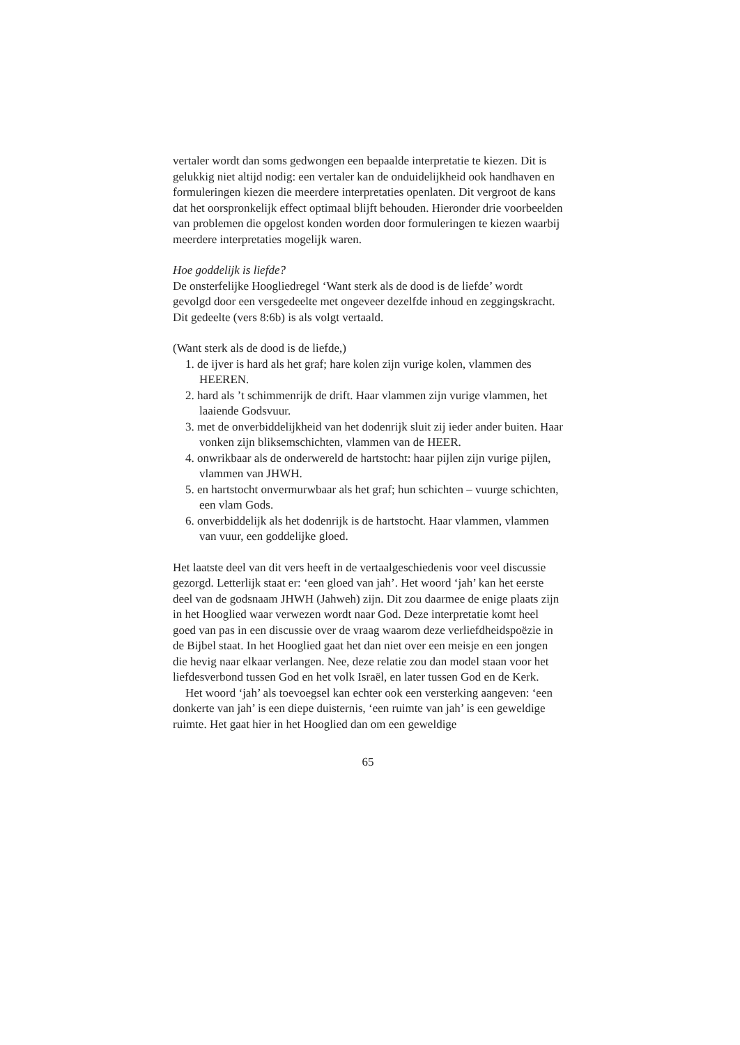vertaler wordt dan soms gedwongen een bepaalde interpretatie te kiezen. Dit is gelukkig niet altijd nodig: een vertaler kan de onduidelijkheid ook handhaven en formuleringen kiezen die meerdere interpretaties openlaten. Dit vergroot de kans dat het oorspronkelijk effect optimaal blijft behouden. Hieronder drie voorbeelden van problemen die opgelost konden worden door formuleringen te kiezen waarbij meerdere interpretaties mogelijk waren.
Hoe goddelijk is liefde?
De onsterfelijke Hoogliedregel ‘Want sterk als de dood is de liefde’ wordt gevolgd door een versgedeelte met ongeveer dezelfde inhoud en zeggingskracht. Dit gedeelte (vers 8:6b) is als volgt vertaald.
(Want sterk als de dood is de liefde,)
1. de ijver is hard als het graf; hare kolen zijn vurige kolen, vlammen des HEEREN.
2. hard als ’t schimmenrijk de drift. Haar vlammen zijn vurige vlammen, het laaiende Godsvuur.
3. met de onverbiddelijkheid van het dodenrijk sluit zij ieder ander buiten. Haar vonken zijn bliksemschichten, vlammen van de HEER.
4. onwrikbaar als de onderwereld de hartstocht: haar pijlen zijn vurige pijlen, vlammen van JHWH.
5. en hartstocht onvermurwbaar als het graf; hun schichten – vuurge schichten, een vlam Gods.
6. onverbiddelijk als het dodenrijk is de hartstocht. Haar vlammen, vlammen van vuur, een goddelijke gloed.
Het laatste deel van dit vers heeft in de vertaalgeschiedenis voor veel discussie gezorgd. Letterlijk staat er: ‘een gloed van jah’. Het woord ‘jah’ kan het eerste deel van de godsnaam JHWH (Jahweh) zijn. Dit zou daarmee de enige plaats zijn in het Hooglied waar verwezen wordt naar God. Deze interpretatie komt heel goed van pas in een discussie over de vraag waarom deze verliefdheidspoëzie in de Bijbel staat. In het Hooglied gaat het dan niet over een meisje en een jongen die hevig naar elkaar verlangen. Nee, deze relatie zou dan model staan voor het liefdesverbond tussen God en het volk Israël, en later tussen God en de Kerk.
Het woord ‘jah’ als toevoegsel kan echter ook een versterking aangeven: ‘een donkerte van jah’ is een diepe duisternis, ‘een ruimte van jah’ is een geweldige ruimte. Het gaat hier in het Hooglied dan om een geweldige
65